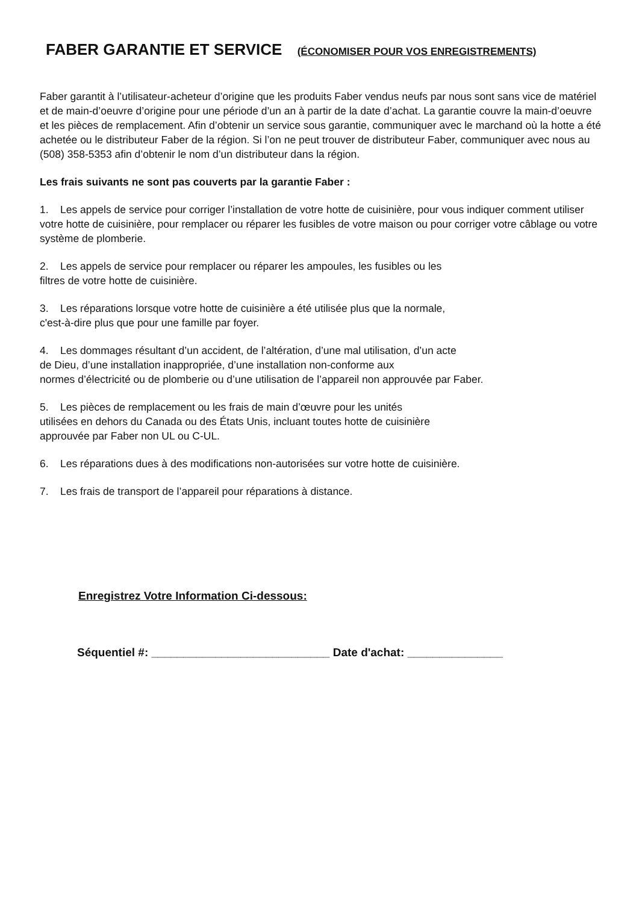FABER GARANTIE ET SERVICE (ÉCONOMISER POUR VOS ENREGISTREMENTS)
Faber garantit à l’utilisateur-acheteur d’origine que les produits Faber vendus neufs par nous sont sans vice de matériel et de main-d’oeuvre d’origine pour une période d’un an à partir de la date d’achat. La garantie couvre la main-d’oeuvre et les pièces de remplacement. Afin d’obtenir un service sous garantie, communiquer avec le marchand où la hotte a été achetée ou le distributeur Faber de la région. Si l’on ne peut trouver de distributeur Faber, communiquer avec nous au (508) 358-5353 afin d’obtenir le nom d’un distributeur dans la région.
Les frais suivants ne sont pas couverts par la garantie Faber :
1. Les appels de service pour corriger l’installation de votre hotte de cuisinière, pour vous indiquer comment utiliser votre hotte de cuisinière, pour remplacer ou réparer les fusibles de votre maison ou pour corriger votre câblage ou votre système de plomberie.
2. Les appels de service pour remplacer ou réparer les ampoules, les fusibles ou les
filtres de votre hotte de cuisinière.
3. Les réparations lorsque votre hotte de cuisinière a été utilisée plus que la normale,
c'est-à-dire plus que pour une famille par foyer.
4. Les dommages résultant d’un accident, de l’altération, d’une mal utilisation, d’un acte
de Dieu, d’une installation inappropriée, d’une installation non-conforme aux
normes d’électricité ou de plomberie ou d’une utilisation de l’appareil non approuvée par Faber.
5. Les pièces de remplacement ou les frais de main d’œuvre pour les unités
utilisées en dehors du Canada ou des États Unis, incluant toutes hotte de cuisinière
approuvée par Faber non UL ou C-UL.
6. Les réparations dues à des modifications non-autorisées sur votre hotte de cuisinière.
7. Les frais de transport de l’appareil pour réparations à distance.
Enregistrez Votre Information Ci-dessous:
Séquentiel #: ____________________________ Date d'achat: _______________